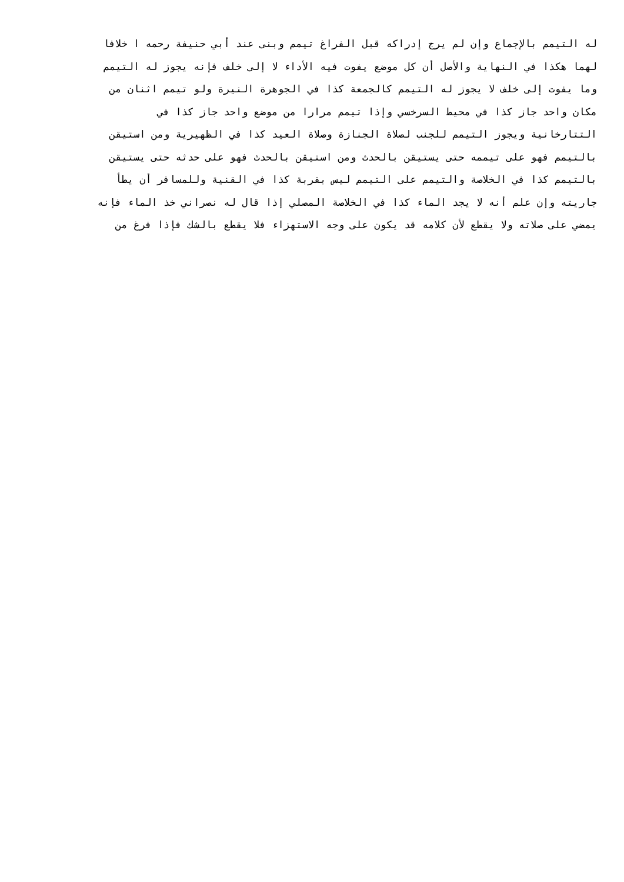له التيمم بالإجماع وإن لم يرج إدراكه قبل الفراغ تيمم وبنى عند أبي حنيفة رحمه ا خلافا
لهما هكذا في النهاية والأصل أن كل موضع يفوت فيه الأداء لا إلى خلف فإنه يجوز له التيمم
وما يفوت إلى خلف لا يجوز له التيمم كالجمعة كذا في الجوهرة النيرة ولو تيمم اثنان من
مكان واحد جاز كذا في محيط السرخسي وإذا تيمم مرارا من موضع واحد جاز كذا في
التتارخانية ويجوز التيمم للجنب لصلاة الجنازة وصلاة العيد كذا في الظهيرية ومن استيقن
بالتيمم فهو على تيممه حتى يستيقن بالحدث ومن استيقن بالحدث فهو على حدثه حتى يستيقن
بالتيمم كذا في الخلاصة والتيمم على التيمم ليس بقربة كذا في القنية وللمسافر أن يطأ
جاريته وإن علم أنه لا يجد الماء كذا في الخلاصة المصلي إذا قال له نصراني خذ الماء فإنه
يمضي على صلاته ولا يقطع لأن كلامه قد يكون على وجه الاستهزاء فلا يقطع بالشك فإذا فرغ من